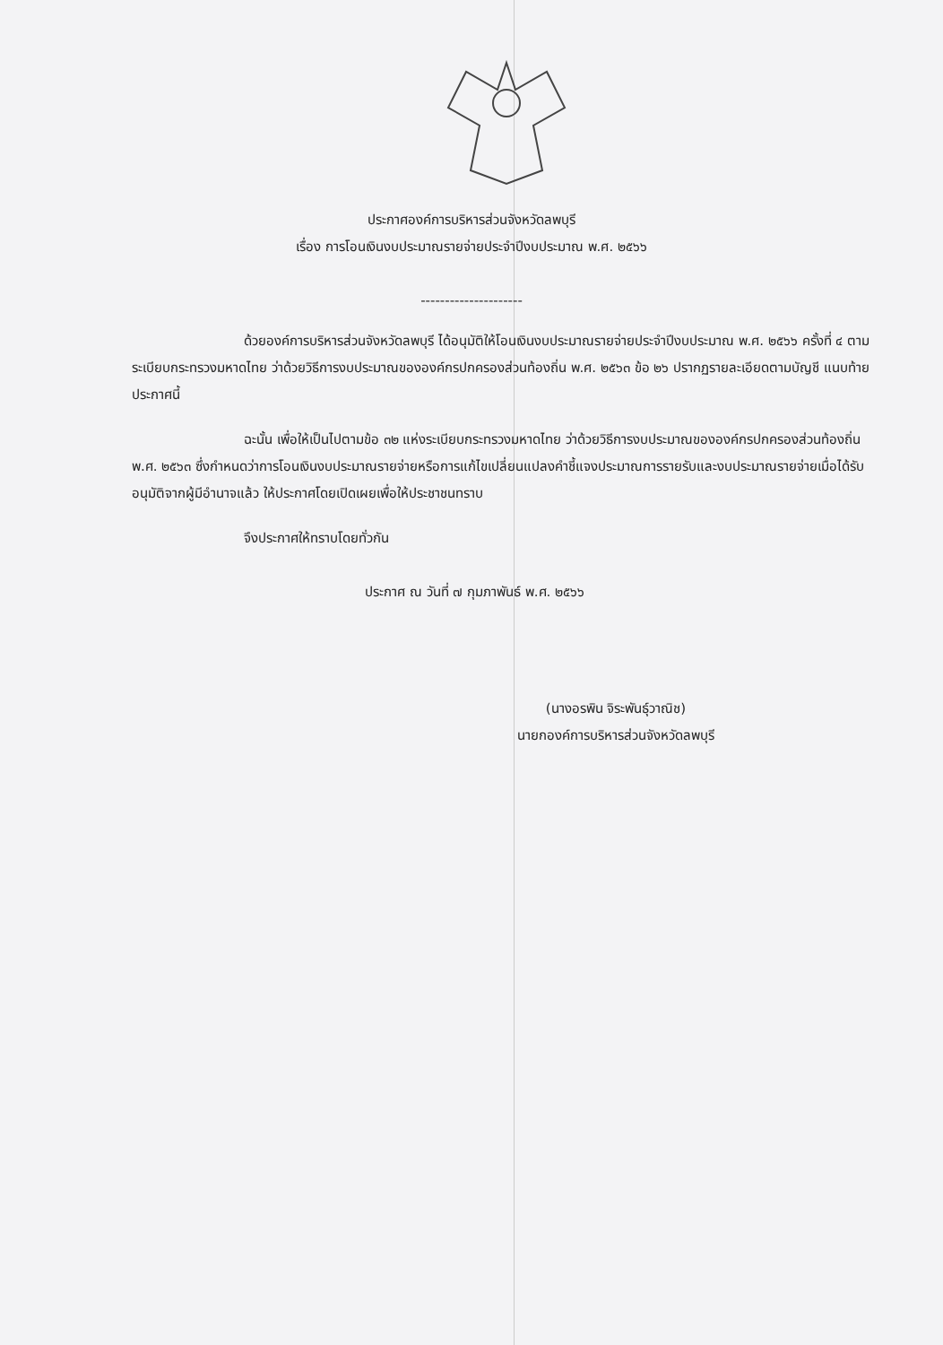ประกาศองค์การบริหารส่วนจังหวัดลพบุรี
เรื่อง การโอนเงินงบประมาณรายจ่ายประจำปีงบประมาณ พ.ศ. ๒๕๖๖
---------------------
ด้วยองค์การบริหารส่วนจังหวัดลพบุรี ได้อนุมัติให้โอนเงินงบประมาณรายจ่ายประจำปีงบประมาณ พ.ศ. ๒๕๖๖ ครั้งที่ ๔ ตามระเบียบกระทรวงมหาดไทย ว่าด้วยวิธีการงบประมาณขององค์กรปกครองส่วนท้องถิ่น พ.ศ. ๒๕๖๓ ข้อ ๒๖ ปรากฏรายละเอียดตามบัญชี แนบท้ายประกาศนี้
ฉะนั้น เพื่อให้เป็นไปตามข้อ ๓๒ แห่งระเบียบกระทรวงมหาดไทย ว่าด้วยวิธีการงบประมาณขององค์กรปกครองส่วนท้องถิ่น พ.ศ. ๒๕๖๓ ซึ่งกำหนดว่าการโอนเงินงบประมาณรายจ่ายหรือการแก้ไขเปลี่ยนแปลงคำชี้แจงประมาณการรายรับและงบประมาณรายจ่ายเมื่อได้รับอนุมัติจากผู้มีอำนาจแล้ว ให้ประกาศโดยเปิดเผยเพื่อให้ประชาชนทราบ
จึงประกาศให้ทราบโดยทั่วกัน
ประกาศ ณ วันที่ ๗ กุมภาพันธ์ พ.ศ. ๒๕๖๖
(นางอรพิน จิระพันธุ์วาณิช)
นายกองค์การบริหารส่วนจังหวัดลพบุรี